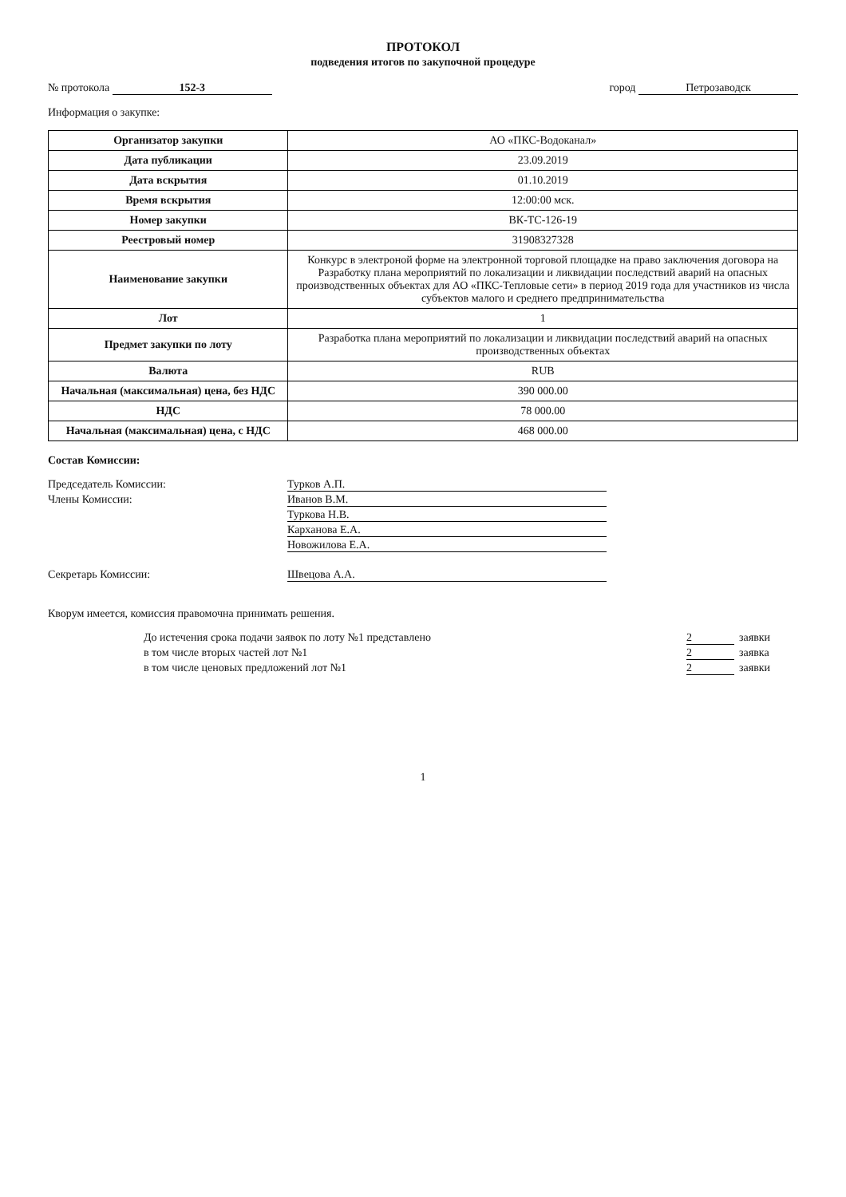ПРОТОКОЛ
подведения итогов по закупочной процедуре
№ протокола 152-3 город Петрозаводск
Информация о закупке:
| Организатор закупки | АО «ПКС-Водоканал» |
| Дата публикации | 23.09.2019 |
| Дата вскрытия | 01.10.2019 |
| Время вскрытия | 12:00:00 мск. |
| Номер закупки | ВК-ТС-126-19 |
| Реестровый номер | 31908327328 |
| Наименование закупки | Конкурс в электроной форме на электронной торговой площадке на право заключения договора на Разработку плана мероприятий по локализации и ликвидации последствий аварий на опасных производственных объектах для АО «ПКС-Тепловые сети» в период 2019 года для участников из числа субъектов малого и среднего предпринимательства |
| Лот | 1 |
| Предмет закупки по лоту | Разработка плана мероприятий по локализации и ликвидации последствий аварий на опасных производственных объектах |
| Валюта | RUB |
| Начальная (максимальная) цена, без НДС | 390 000.00 |
| НДС | 78 000.00 |
| Начальная (максимальная) цена, с НДС | 468 000.00 |
Состав Комиссии:
Председатель Комиссии: Турков А.П.
Члены Комиссии: Иванов В.М.
Туркова Н.В.
Карханова Е.А.
Новожилова Е.А.
Секретарь Комиссии: Швецова А.А.
Кворум имеется, комиссия правомочна принимать решения.
До истечения срока подачи заявок по лоту №1 представлено 2 заявки
в том числе вторых частей лот №1 2 заявка
в том числе ценовых предложений лот №1 2 заявки
1